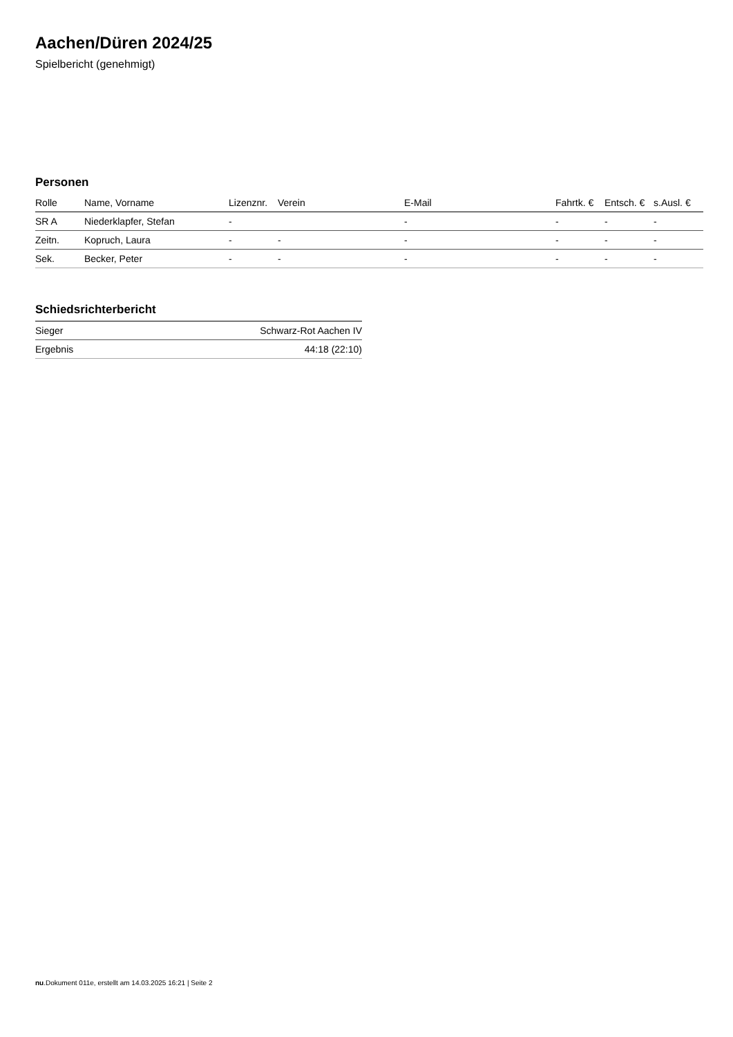Aachen/Düren 2024/25
Spielbericht (genehmigt)
Personen
| Rolle | Name, Vorname | Lizenznr. | Verein | E-Mail | Fahrtk. € | Entsch. € | s.Ausl. € |
| --- | --- | --- | --- | --- | --- | --- | --- |
| SR A | Niederklapfer, Stefan | - | | - | - | - | - |
| Zeitn. | Kopruch, Laura | - | - | - | - | - | - |
| Sek. | Becker, Peter | - | - | - | - | - | - |
Schiedsrichterbericht
| Sieger | Schwarz-Rot Aachen IV |
| Ergebnis | 44:18 (22:10) |
nu.Dokument 011e, erstellt am 14.03.2025 16:21 | Seite 2